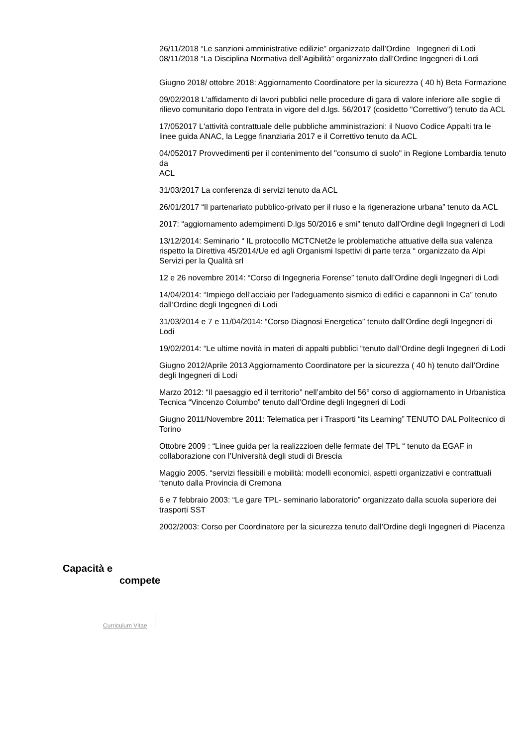26/11/2018 “Le sanzioni amministrative edilizie” organizzato dall’Ordine Ingegneri di Lodi
08/11/2018 “La Disciplina Normativa dell’Agibilità” organizzato dall’Ordine Ingegneri di Lodi
Giugno 2018/ ottobre 2018: Aggiornamento Coordinatore per la sicurezza ( 40 h) Beta Formazione
09/02/2018 L'affidamento di lavori pubblici nelle procedure di gara di valore inferiore alle soglie di rilievo comunitario dopo l'entrata in vigore del d.lgs. 56/2017 (cosidetto "Correttivo") tenuto da ACL
17/052017 L'attività contrattuale delle pubbliche amministrazioni: il Nuovo Codice Appalti tra le linee guida ANAC, la Legge finanziaria 2017 e il Correttivo tenuto da ACL
04/052017 Provvedimenti per il contenimento del "consumo di suolo" in Regione Lombardia tenuto da
ACL
31/03/2017 La conferenza di servizi tenuto da ACL
26/01/2017 “Il partenariato pubblico-privato per il riuso e la rigenerazione urbana” tenuto da ACL
2017: “aggiornamento adempimenti D.lgs 50/2016 e smi” tenuto dall’Ordine degli Ingegneri di Lodi
13/12/2014: Seminario “ IL protocollo MCTCNet2e le problematiche attuative della sua valenza rispetto la Direttiva 45/2014/Ue ed agli Organismi Ispettivi di parte terza “ organizzato da Alpi Servizi per la Qualità srl
12 e 26 novembre 2014: “Corso di Ingegneria Forense” tenuto dall’Ordine degli Ingegneri di Lodi
14/04/2014: “Impiego dell’acciaio per l’adeguamento sismico di edifici e capannoni in Ca” tenuto dall’Ordine degli Ingegneri di Lodi
31/03/2014 e 7 e 11/04/2014: “Corso Diagnosi Energetica” tenuto dall’Ordine degli Ingegneri di Lodi
19/02/2014: “Le ultime novità in materi di appalti pubblici “tenuto dall’Ordine degli Ingegneri di Lodi
Giugno 2012/Aprile 2013 Aggiornamento Coordinatore per la sicurezza ( 40 h) tenuto dall’Ordine degli Ingegneri di Lodi
Marzo 2012: “Il paesaggio ed il territorio” nell’ambito del 56° corso di aggiornamento in Urbanistica Tecnica “Vincenzo Columbo” tenuto dall’Ordine degli Ingegneri di Lodi
Giugno 2011/Novembre 2011: Telematica per i Trasporti “its Learning” TENUTO DAL Politecnico di Torino
Ottobre 2009 : “Linee guida per la realizzzioen delle fermate del TPL “ tenuto da EGAF in collaborazione con l’Università degli studi di Brescia
Maggio 2005. “servizi flessibili e mobilità: modelli economici, aspetti organizzativi e contrattuali “tenuto dalla Provincia di Cremona
6 e 7 febbraio 2003: “Le gare TPL- seminario laboratorio” organizzato dalla scuola superiore dei trasporti SST
2002/2003: Corso per Coordinatore per la sicurezza tenuto dall’Ordine degli Ingegneri di Piacenza
Capacità e
compete
Curriculum Vitae